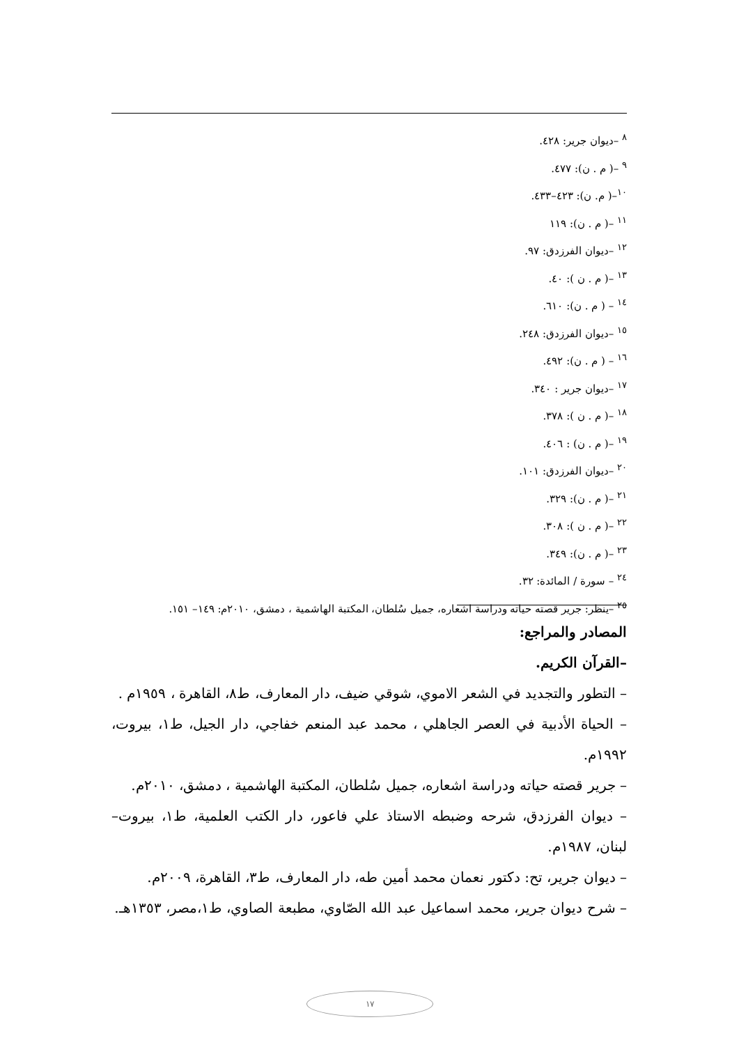<sup>٨</sup> –ديوان جرير: ٤٢٨.
<sup>٩</sup> –( م . ن): ٤٧٧.
<sup>١٠</sup>–( م. ن): ٤٢٣–٤٣٣.
<sup>١١</sup> –( م . ن): ١١٩
<sup>١٢</sup> –ديوان الفرزدق: ٩٧.
<sup>١٣</sup> –( م . ن ): ٤٠.
<sup>١٤</sup> – ( م . ن): ٦١٠.
<sup>١٥</sup> –ديوان الفرزدق: ٢٤٨.
<sup>١٦</sup> – ( م . ن): ٤٩٢.
<sup>١٧</sup> –ديوان جرير : ٣٤٠.
<sup>١٨</sup> –( م . ن ): ٣٧٨.
<sup>١٩</sup> –( م . ن) : ٤٠٦.
<sup>٢٠</sup> –ديوان الفرزدق: ١٠١.
<sup>٢١</sup> –( م . ن): ٣٢٩.
<sup>٢٢</sup> –( م . ن ): ٣٠٨.
<sup>٢٣</sup> –( م . ن): ٣٤٩.
<sup>٢٤</sup> – سورة / المائدة: ٣٢.
<sup>٢٥</sup> –ينظر: جرير قصته حياته ودراسة اشعاره، جميل سُلطان، المكتبة الهاشمية ، دمشق، ٢٠١٠م: ١٤٩– ١٥١.
المصادر والمراجع:
–القرآن الكريم.
– التطور والتجديد في الشعر الاموي، شوقي ضيف، دار المعارف، ط٨، القاهرة ، ١٩٥٩م .
– الحياة الأدبية في العصر الجاهلي ، محمد عبد المنعم خفاجي، دار الجيل، ط١، بيروت، ١٩٩٢م.
– جرير قصته حياته ودراسة اشعاره، جميل سُلطان، المكتبة الهاشمية ، دمشق، ٢٠١٠م.
– ديوان الفرزدق، شرحه وضبطه الاستاذ علي فاعور، دار الكتب العلمية، ط١، بيروت– لبنان، ١٩٨٧م.
– ديوان جرير، تح: دكتور نعمان محمد أمين طه، دار المعارف، ط٣، القاهرة، ٢٠٠٩م.
– شرح ديوان جرير، محمد اسماعيل عبد الله الصّاوي، مطبعة الصاوي، ط١،مصر، ١٣٥٣هـ.
١٧